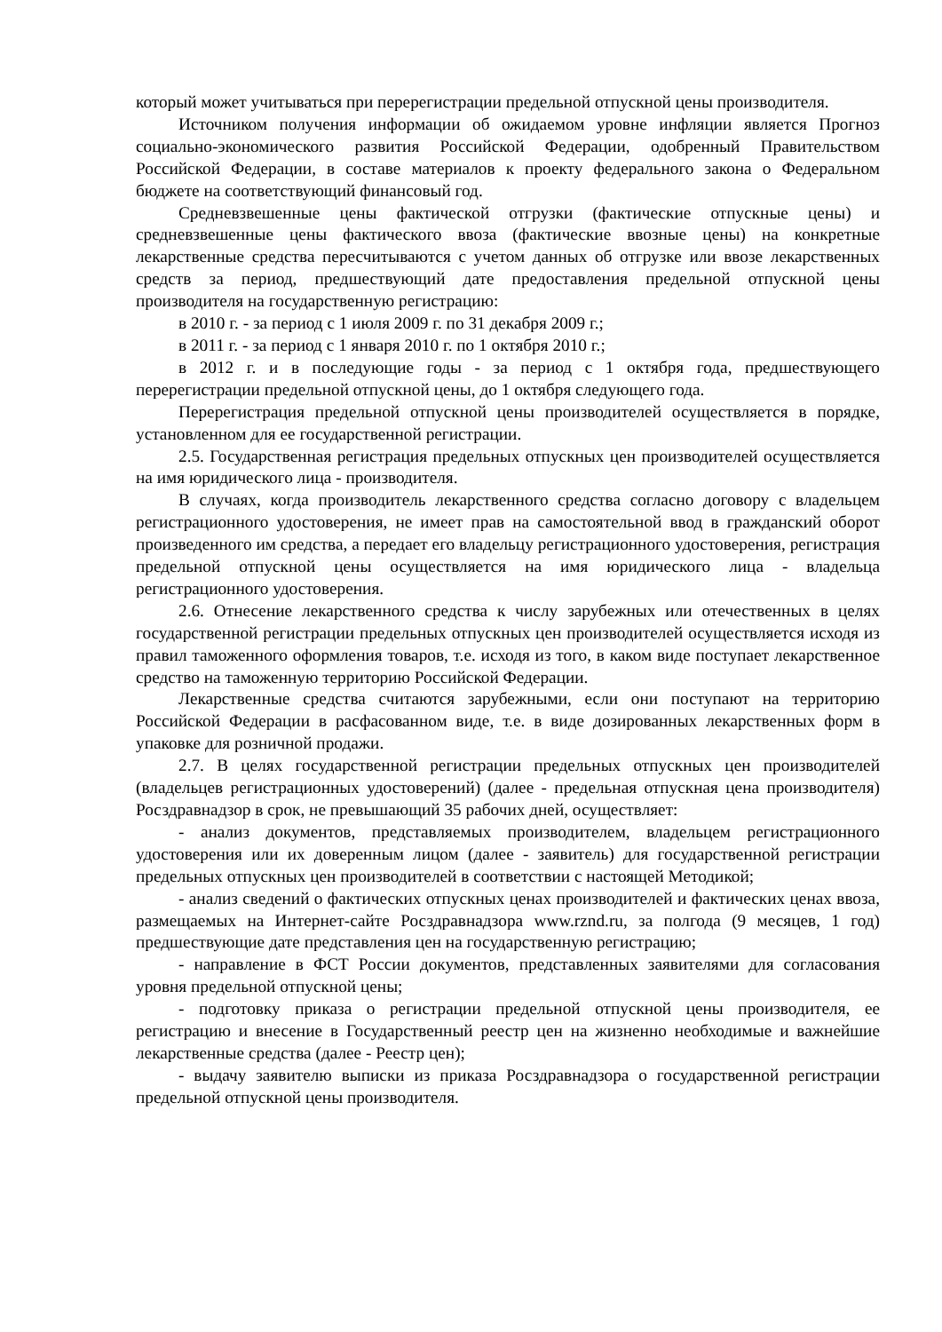который может учитываться при перерегистрации предельной отпускной цены производителя.
Источником получения информации об ожидаемом уровне инфляции является Прогноз социально-экономического развития Российской Федерации, одобренный Правительством Российской Федерации, в составе материалов к проекту федерального закона о Федеральном бюджете на соответствующий финансовый год.
Средневзвешенные цены фактической отгрузки (фактические отпускные цены) и средневзвешенные цены фактического ввоза (фактические ввозные цены) на конкретные лекарственные средства пересчитываются с учетом данных об отгрузке или ввозе лекарственных средств за период, предшествующий дате предоставления предельной отпускной цены производителя на государственную регистрацию:
в 2010 г. - за период с 1 июля 2009 г. по 31 декабря 2009 г.;
в 2011 г. - за период с 1 января 2010 г. по 1 октября 2010 г.;
в 2012 г. и в последующие годы - за период с 1 октября года, предшествующего перерегистрации предельной отпускной цены, до 1 октября следующего года.
Перерегистрация предельной отпускной цены производителей осуществляется в порядке, установленном для ее государственной регистрации.
2.5. Государственная регистрация предельных отпускных цен производителей осуществляется на имя юридического лица - производителя.
В случаях, когда производитель лекарственного средства согласно договору с владельцем регистрационного удостоверения, не имеет прав на самостоятельной ввод в гражданский оборот произведенного им средства, а передает его владельцу регистрационного удостоверения, регистрация предельной отпускной цены осуществляется на имя юридического лица - владельца регистрационного удостоверения.
2.6. Отнесение лекарственного средства к числу зарубежных или отечественных в целях государственной регистрации предельных отпускных цен производителей осуществляется исходя из правил таможенного оформления товаров, т.е. исходя из того, в каком виде поступает лекарственное средство на таможенную территорию Российской Федерации.
Лекарственные средства считаются зарубежными, если они поступают на территорию Российской Федерации в расфасованном виде, т.е. в виде дозированных лекарственных форм в упаковке для розничной продажи.
2.7. В целях государственной регистрации предельных отпускных цен производителей (владельцев регистрационных удостоверений) (далее - предельная отпускная цена производителя) Росздравнадзор в срок, не превышающий 35 рабочих дней, осуществляет:
- анализ документов, представляемых производителем, владельцем регистрационного удостоверения или их доверенным лицом (далее - заявитель) для государственной регистрации предельных отпускных цен производителей в соответствии с настоящей Методикой;
- анализ сведений о фактических отпускных ценах производителей и фактических ценах ввоза, размещаемых на Интернет-сайте Росздравнадзора www.rznd.ru, за полгода (9 месяцев, 1 год) предшествующие дате представления цен на государственную регистрацию;
- направление в ФСТ России документов, представленных заявителями для согласования уровня предельной отпускной цены;
- подготовку приказа о регистрации предельной отпускной цены производителя, ее регистрацию и внесение в Государственный реестр цен на жизненно необходимые и важнейшие лекарственные средства (далее - Реестр цен);
- выдачу заявителю выписки из приказа Росздравнадзора о государственной регистрации предельной отпускной цены производителя.